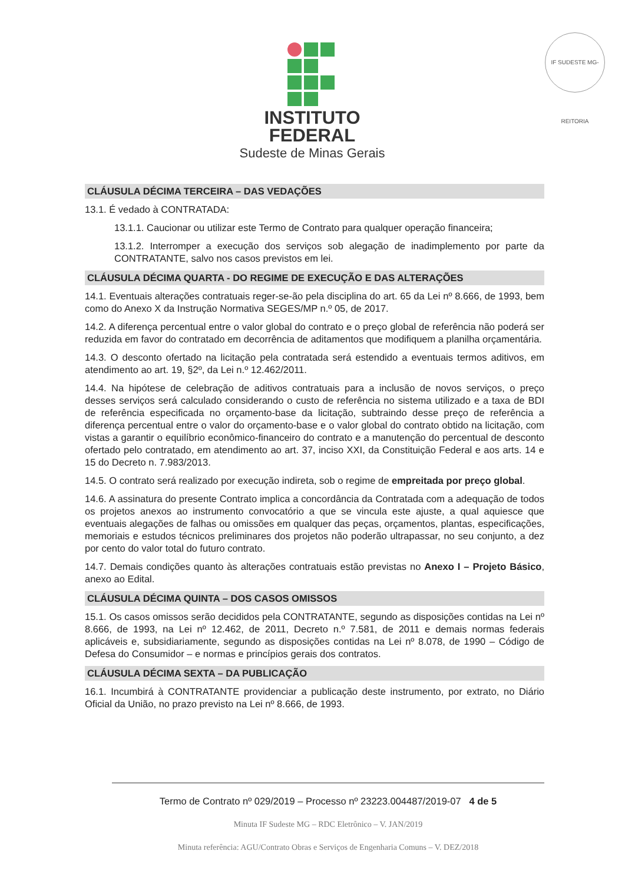IF SUDESTE MG-REITORIA
INSTITUTO
FEDERAL
Sudeste de Minas Gerais
CLÁUSULA DÉCIMA TERCEIRA – DAS VEDAÇÕES
13.1. É vedado à CONTRATADA:
13.1.1. Caucionar ou utilizar este Termo de Contrato para qualquer operação financeira;
13.1.2. Interromper a execução dos serviços sob alegação de inadimplemento por parte da CONTRATANTE, salvo nos casos previstos em lei.
CLÁUSULA DÉCIMA QUARTA - DO REGIME DE EXECUÇÃO E DAS ALTERAÇÕES
14.1. Eventuais alterações contratuais reger-se-ão pela disciplina do art. 65 da Lei nº 8.666, de 1993, bem como do Anexo X da Instrução Normativa SEGES/MP n.º 05, de 2017.
14.2. A diferença percentual entre o valor global do contrato e o preço global de referência não poderá ser reduzida em favor do contratado em decorrência de aditamentos que modifiquem a planilha orçamentária.
14.3. O desconto ofertado na licitação pela contratada será estendido a eventuais termos aditivos, em atendimento ao art. 19, §2º, da Lei n.º 12.462/2011.
14.4. Na hipótese de celebração de aditivos contratuais para a inclusão de novos serviços, o preço desses serviços será calculado considerando o custo de referência no sistema utilizado e a taxa de BDI de referência especificada no orçamento-base da licitação, subtraindo desse preço de referência a diferença percentual entre o valor do orçamento-base e o valor global do contrato obtido na licitação, com vistas a garantir o equilíbrio econômico-financeiro do contrato e a manutenção do percentual de desconto ofertado pelo contratado, em atendimento ao art. 37, inciso XXI, da Constituição Federal e aos arts. 14 e 15 do Decreto n. 7.983/2013.
14.5. O contrato será realizado por execução indireta, sob o regime de empreitada por preço global.
14.6. A assinatura do presente Contrato implica a concordância da Contratada com a adequação de todos os projetos anexos ao instrumento convocatório a que se vincula este ajuste, a qual aquiesce que eventuais alegações de falhas ou omissões em qualquer das peças, orçamentos, plantas, especificações, memoriais e estudos técnicos preliminares dos projetos não poderão ultrapassar, no seu conjunto, a dez por cento do valor total do futuro contrato.
14.7. Demais condições quanto às alterações contratuais estão previstas no Anexo I – Projeto Básico, anexo ao Edital.
CLÁUSULA DÉCIMA QUINTA – DOS CASOS OMISSOS
15.1. Os casos omissos serão decididos pela CONTRATANTE, segundo as disposições contidas na Lei nº 8.666, de 1993, na Lei nº 12.462, de 2011, Decreto n.º 7.581, de 2011 e demais normas federais aplicáveis e, subsidiariamente, segundo as disposições contidas na Lei nº 8.078, de 1990 – Código de Defesa do Consumidor – e normas e princípios gerais dos contratos.
CLÁUSULA DÉCIMA SEXTA – DA PUBLICAÇÃO
16.1. Incumbirá à CONTRATANTE providenciar a publicação deste instrumento, por extrato, no Diário Oficial da União, no prazo previsto na Lei nº 8.666, de 1993.
Termo de Contrato nº 029/2019 – Processo nº 23223.004487/2019-07 4 de 5
Minuta IF Sudeste MG – RDC Eletrônico – V. JAN/2019
Minuta referência: AGU/Contrato Obras e Serviços de Engenharia Comuns – V. DEZ/2018